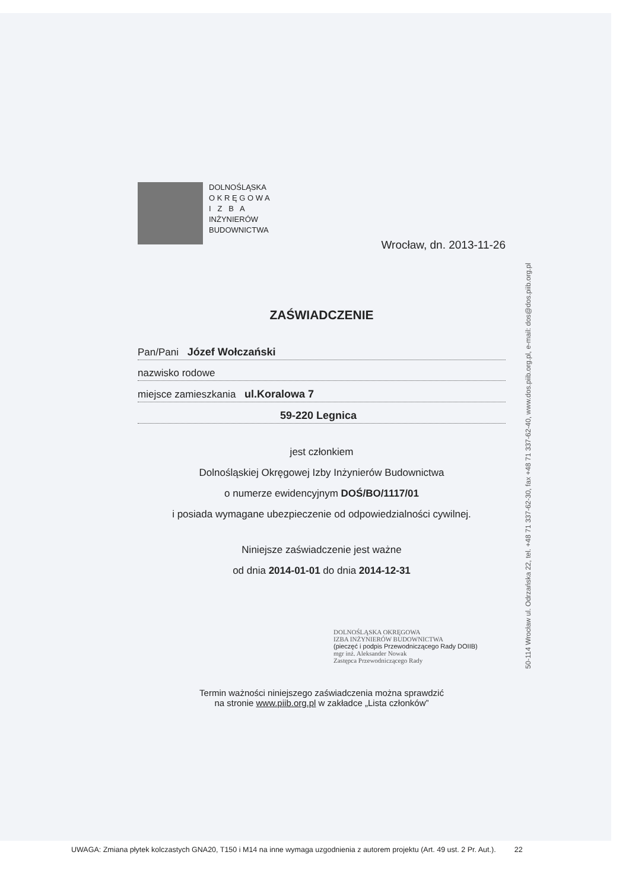DOLNOŚLĄSKA
O K R Ę G O W A
I Z B A
INŻYNIERÓW
BUDOWNICTWA
Wrocław, dn. 2013-11-26
ZAŚWIADCZENIE
Pan/Pani Józef Wołczański
nazwisko rodowe
miejsce zamieszkania ul.Koralowa 7
59-220 Legnica
jest członkiem
Dolnośląskiej Okręgowej Izby Inżynierów Budownictwa
o numerze ewidencyjnym DOŚ/BO/1117/01
i posiada wymagane ubezpieczenie od odpowiedzialności cywilnej.
Niniejsze zaświadczenie jest ważne
od dnia 2014-01-01 do dnia 2014-12-31
DOLNOŚLĄSKA OKRĘGOWA
IZBA INŻYNIERÓW BUDOWNICTWA
(pieczęć i podpis Przewodniczącego Rady DOIIB)
mgr inż. Aleksander Nowak
Zastępca Przewodniczącego Rady
Termin ważności niniejszego zaświadczenia można sprawdzić
na stronie www.piib.org.pl w zakładce „Lista członków”
50-114 Wrocław ul. Odrzańska 22, tel. +48 71 337-62-30, fax +48 71 337-62-40, www.dos.piib.org.pl, e-mail: dos@dos.piib.org.pl
UWAGA: Zmiana płytek kolczastych GNA20, T150 i M14 na inne wymaga uzgodnienia z autorem projektu (Art. 49 ust. 2 Pr. Aut.). 22